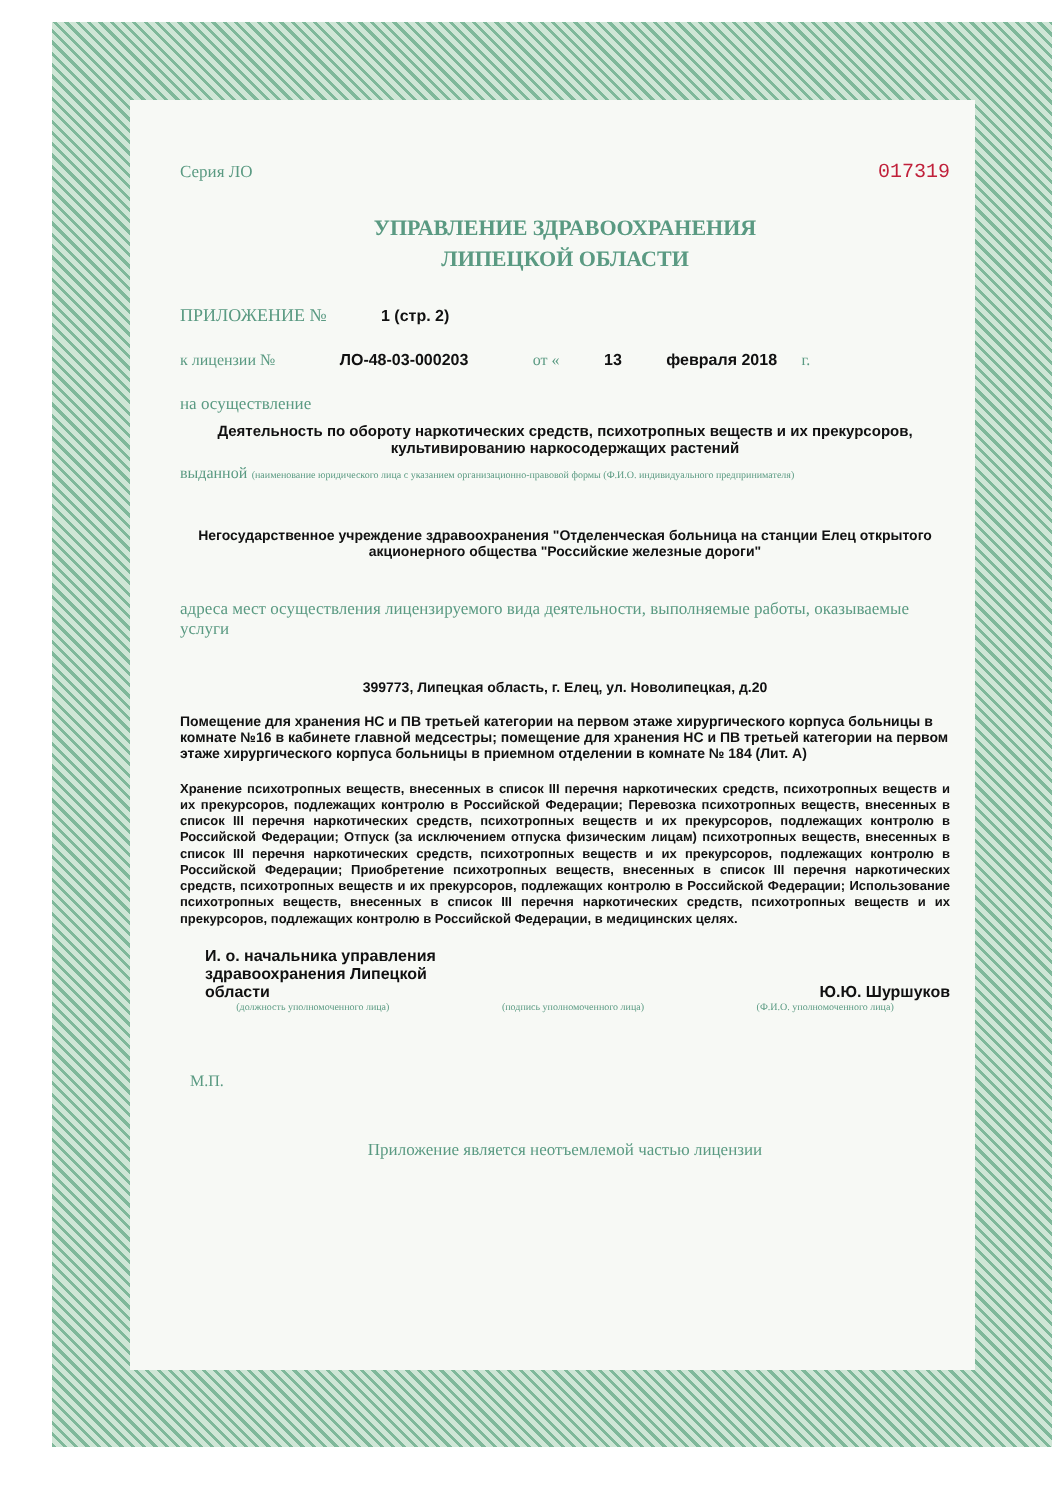Серия ЛО 017319
УПРАВЛЕНИЕ ЗДРАВООХРАНЕНИЯ
ЛИПЕЦКОЙ ОБЛАСТИ
ПРИЛОЖЕНИЕ № 1 (стр. 2)
к лицензии № ЛО-48-03-000203 от « 13 февраля 2018 г.
на осуществление
Деятельность по обороту наркотических средств, психотропных веществ и их прекурсоров, культивированию наркосодержащих растений
выданной (наименование юридического лица с указанием организационно-правовой формы (Ф.И.О. индивидуального предпринимателя)
Негосударственное учреждение здравоохранения "Отделенческая больница на станции Елец открытого акционерного общества "Российские железные дороги"
адреса мест осуществления лицензируемого вида деятельности, выполняемые работы, оказываемые услуги
399773, Липецкая область, г. Елец, ул. Новолипецкая, д.20
Помещение для хранения НС и ПВ третьей категории на первом этаже хирургического корпуса больницы в комнате №16 в кабинете главной медсестры; помещение для хранения НС и ПВ третьей категории на первом этаже хирургического корпуса больницы в приемном отделении в комнате № 184 (Лит. А)
Хранение психотропных веществ, внесенных в список III перечня наркотических средств, психотропных веществ и их прекурсоров, подлежащих контролю в Российской Федерации; Перевозка психотропных веществ, внесенных в список III перечня наркотических средств, психотропных веществ и их прекурсоров, подлежащих контролю в Российской Федерации; Отпуск (за исключением отпуска физическим лицам) психотропных веществ, внесенных в список III перечня наркотических средств, психотропных веществ и их прекурсоров, подлежащих контролю в Российской Федерации; Приобретение психотропных веществ, внесенных в список III перечня наркотических средств, психотропных веществ и их прекурсоров, подлежащих контролю в Российской Федерации; Использование психотропных веществ, внесенных в список III перечня наркотических средств, психотропных веществ и их прекурсоров, подлежащих контролю в Российской Федерации, в медицинских целях.
И. о. начальника управления
здравоохранения Липецкой
области
Ю.Ю. Шуршуков
(должность уполномоченного лица) (подпись уполномоченного лица) (Ф.И.О. уполномоченного лица)
М.П.
Приложение является неотъемлемой частью лицензии